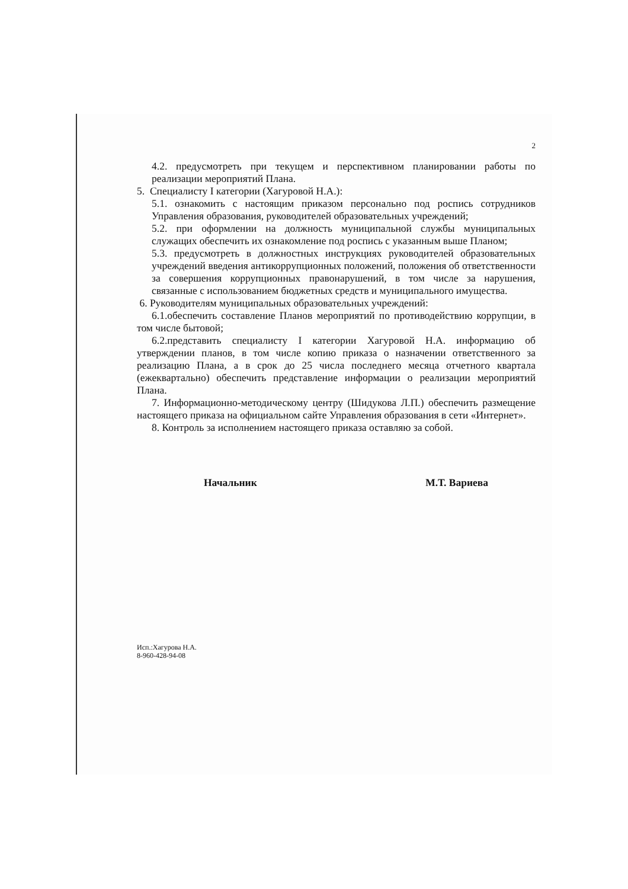2
4.2. предусмотреть при текущем и перспективном планировании работы по реализации мероприятий Плана.
5. Специалисту I категории (Хагуровой Н.А.):
5.1. ознакомить с настоящим приказом персонально под роспись сотрудников Управления образования, руководителей образовательных учреждений;
5.2. при оформлении на должность муниципальной службы муниципальных служащих обеспечить их ознакомление под роспись с указанным выше Планом;
5.3. предусмотреть в должностных инструкциях руководителей образовательных учреждений введения антикоррупционных положений, положения об ответственности за совершения коррупционных правонарушений, в том числе за нарушения, связанные с использованием бюджетных средств и муниципального имущества.
6. Руководителям муниципальных образовательных учреждений:
6.1.обеспечить составление Планов мероприятий по противодействию коррупции, в том числе бытовой;
6.2.представить специалисту I категории Хагуровой Н.А. информацию об утверждении планов, в том числе копию приказа о назначении ответственного за реализацию Плана, а в срок до 25 числа последнего месяца отчетного квартала (ежеквартально) обеспечить представление информации о реализации мероприятий Плана.
7. Информационно-методическому центру (Шидукова Л.П.) обеспечить размещение настоящего приказа на официальном сайте Управления образования в сети «Интернет».
8. Контроль за исполнением настоящего приказа оставляю за собой.
Начальник М.Т. Вариева
Исп.:Хагурова Н.А.
8-960-428-94-08